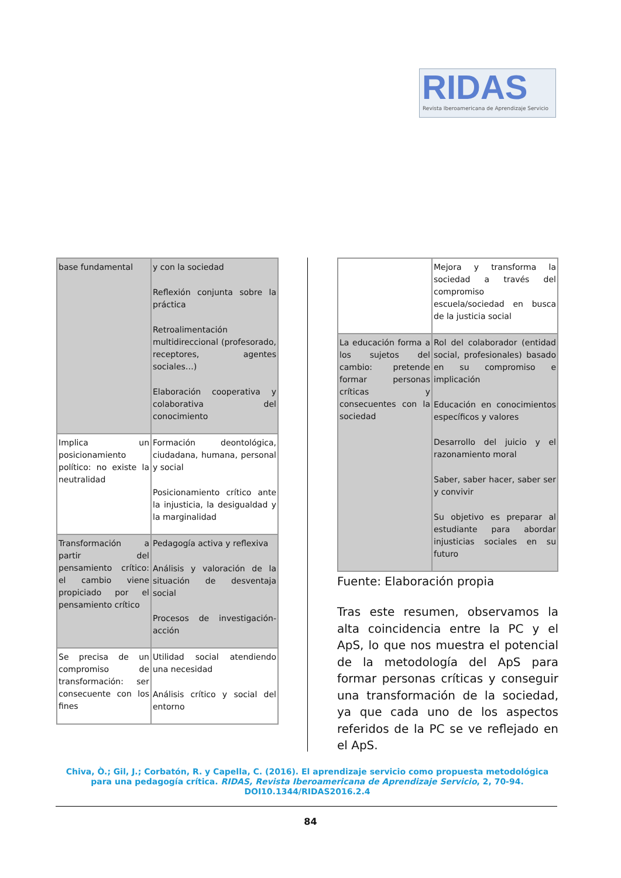RIDAS
Revista Iberoamericana de Aprendizaje Servicio
| base fundamental | y con la sociedad Reflexión conjunta sobre la práctica Retroalimentación multidireccional (profesorado, receptores, agentes sociales…) Elaboración cooperativa y colaborativa del conocimiento |
| Implica un posicionamiento político: no existe la neutralidad | Formación deontológica, ciudadana, humana, personal y social Posicionamiento crítico ante la injusticia, la desigualdad y la marginalidad |
| Transformación a partir del pensamiento crítico: el cambio viene propiciado por el pensamiento crítico | Pedagogía activa y reflexiva Análisis y valoración de la situación de desventaja social Procesos de investigación-acción |
| Se precisa de un compromiso de transformación: ser consecuente con los fines | Utilidad social atendiendo una necesidad Análisis crítico y social del entorno |
| | Mejora y transforma la sociedad a través del compromiso escuela/sociedad en busca de la justicia social |
| La educación forma a los sujetos del cambio: pretende formar personas críticas y consecuentes con la sociedad | Rol del colaborador (entidad social, profesionales) basado en su compromiso e implicación Educación en conocimientos específicos y valores Desarrollo del juicio y el razonamiento moral Saber, saber hacer, saber ser y convivir Su objetivo es preparar al estudiante para abordar injusticias sociales en su futuro |
Fuente: Elaboración propia
Tras este resumen, observamos la alta coincidencia entre la PC y el ApS, lo que nos muestra el potencial de la metodología del ApS para formar personas críticas y conseguir una transformación de la sociedad, ya que cada uno de los aspectos referidos de la PC se ve reflejado en el ApS.
Chiva, Ò.; Gil, J.; Corbatón, R. y Capella, C. (2016). El aprendizaje servicio como propuesta metodológica para una pedagogía crítica. RIDAS, Revista Iberoamericana de Aprendizaje Servicio, 2, 70-94. DOI10.1344/RIDAS2016.2.4
84